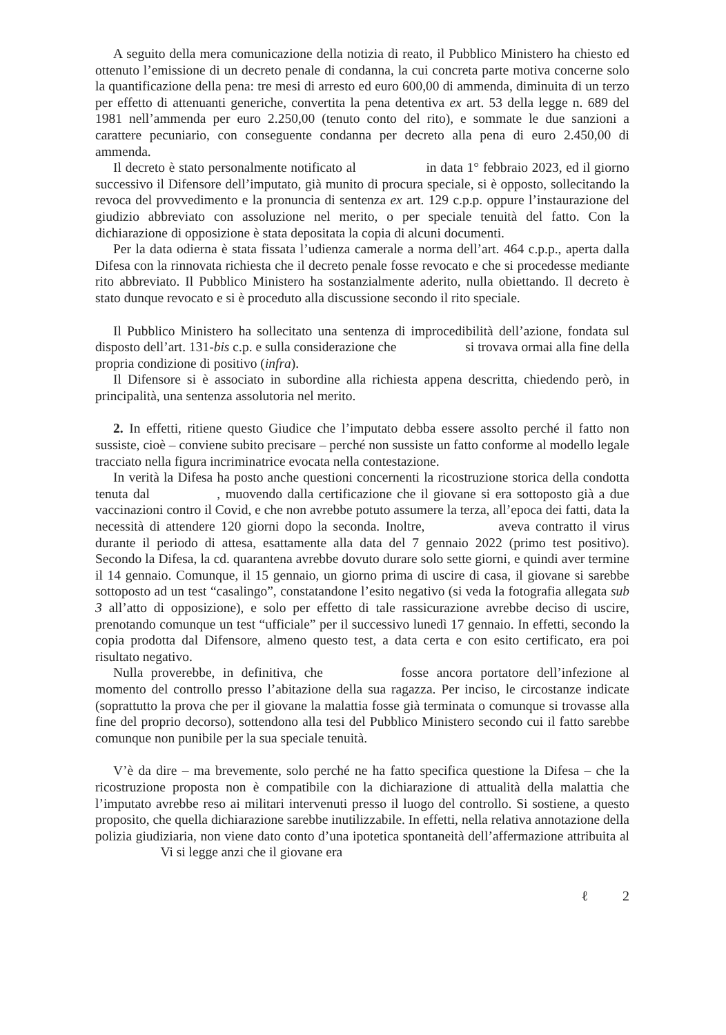A seguito della mera comunicazione della notizia di reato, il Pubblico Ministero ha chiesto ed ottenuto l’emissione di un decreto penale di condanna, la cui concreta parte motiva concerne solo la quantificazione della pena: tre mesi di arresto ed euro 600,00 di ammenda, diminuita di un terzo per effetto di attenuanti generiche, convertita la pena detentiva ex art. 53 della legge n. 689 del 1981 nell’ammenda per euro 2.250,00 (tenuto conto del rito), e sommate le due sanzioni a carattere pecuniario, con conseguente condanna per decreto alla pena di euro 2.450,00 di ammenda.
Il decreto è stato personalmente notificato al in data 1° febbraio 2023, ed il giorno successivo il Difensore dell’imputato, già munito di procura speciale, si è opposto, sollecitando la revoca del provvedimento e la pronuncia di sentenza ex art. 129 c.p.p. oppure l’instaurazione del giudizio abbreviato con assoluzione nel merito, o per speciale tenuità del fatto. Con la dichiarazione di opposizione è stata depositata la copia di alcuni documenti.
Per la data odierna è stata fissata l’udienza camerale a norma dell’art. 464 c.p.p., aperta dalla Difesa con la rinnovata richiesta che il decreto penale fosse revocato e che si procedesse mediante rito abbreviato. Il Pubblico Ministero ha sostanzialmente aderito, nulla obiettando. Il decreto è stato dunque revocato e si è proceduto alla discussione secondo il rito speciale.
Il Pubblico Ministero ha sollecitato una sentenza di improcedibilità dell’azione, fondata sul disposto dell’art. 131-bis c.p. e sulla considerazione che si trovava ormai alla fine della propria condizione di positivo (infra).
Il Difensore si è associato in subordine alla richiesta appena descritta, chiedendo però, in principalità, una sentenza assolutoria nel merito.
2. In effetti, ritiene questo Giudice che l’imputato debba essere assolto perché il fatto non sussiste, cioè – conviene subito precisare – perché non sussiste un fatto conforme al modello legale tracciato nella figura incriminatrice evocata nella contestazione.
In verità la Difesa ha posto anche questioni concernenti la ricostruzione storica della condotta tenuta dal , muovendo dalla certificazione che il giovane si era sottoposto già a due vaccinazioni contro il Covid, e che non avrebbe potuto assumere la terza, all’epoca dei fatti, data la necessità di attendere 120 giorni dopo la seconda. Inoltre, aveva contratto il virus durante il periodo di attesa, esattamente alla data del 7 gennaio 2022 (primo test positivo). Secondo la Difesa, la cd. quarantena avrebbe dovuto durare solo sette giorni, e quindi aver termine il 14 gennaio. Comunque, il 15 gennaio, un giorno prima di uscire di casa, il giovane si sarebbe sottoposto ad un test “casalingo”, constatandone l’esito negativo (si veda la fotografia allegata sub 3 all’atto di opposizione), e solo per effetto di tale rassicurazione avrebbe deciso di uscire, prenotando comunque un test “ufficiale” per il successivo lunedì 17 gennaio. In effetti, secondo la copia prodotta dal Difensore, almeno questo test, a data certa e con esito certificato, era poi risultato negativo.
Nulla proverebbe, in definitiva, che fosse ancora portatore dell’infezione al momento del controllo presso l’abitazione della sua ragazza. Per inciso, le circostanze indicate (soprattutto la prova che per il giovane la malattia fosse già terminata o comunque si trovasse alla fine del proprio decorso), sottendono alla tesi del Pubblico Ministero secondo cui il fatto sarebbe comunque non punibile per la sua speciale tenuità.
V’è da dire – ma brevemente, solo perché ne ha fatto specifica questione la Difesa – che la ricostruzione proposta non è compatibile con la dichiarazione di attualità della malattia che l’imputato avrebbe reso ai militari intervenuti presso il luogo del controllo. Si sostiene, a questo proposito, che quella dichiarazione sarebbe inutilizzabile. In effetti, nella relativa annotazione della polizia giudiziaria, non viene dato conto d’una ipotetica spontaneità dell’affermazione attribuita al Vi si legge anzi che il giovane era
ℓ 2